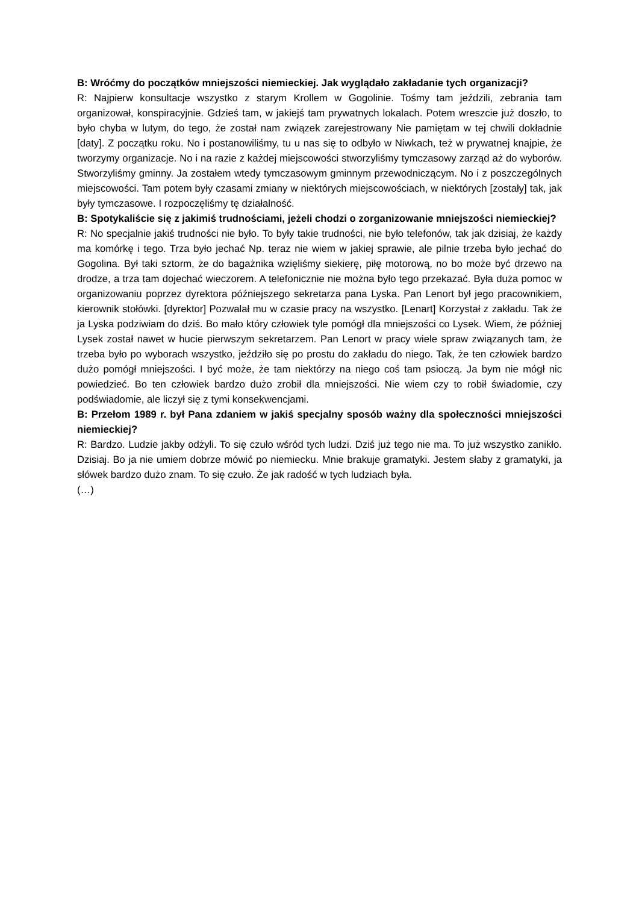B: Wróćmy do początków mniejszości niemieckiej. Jak wyglądało zakładanie tych organizacji?
R: Najpierw konsultacje wszystko z starym Krollem w Gogolinie. Tośmy tam jeździli, zebrania tam organizował, konspiracyjnie. Gdzieś tam, w jakiejś tam prywatnych lokalach. Potem wreszcie już doszło, to było chyba w lutym, do tego, że został nam związek zarejestrowany Nie pamiętam w tej chwili dokładnie [daty]. Z początku roku. No i postanowiliśmy, tu u nas się to odbyło w Niwkach, też w prywatnej knajpie, że tworzymy organizacje. No i na razie z każdej miejscowości stworzyliśmy tymczasowy zarząd aż do wyborów. Stworzyliśmy gminny. Ja zostałem wtedy tymczasowym gminnym przewodniczącym. No i z poszczególnych miejscowości. Tam potem były czasami zmiany w niektórych miejscowościach, w niektórych [zostały] tak, jak były tymczasowe. I rozpoczęliśmy tę działalność.
B: Spotykaliście się z jakimiś trudnościami, jeżeli chodzi o zorganizowanie mniejszości niemieckiej?
R: No specjalnie jakiś trudności nie było. To były takie trudności, nie było telefonów, tak jak dzisiaj, że każdy ma komórkę i tego. Trza było jechać Np. teraz nie wiem w jakiej sprawie, ale pilnie trzeba było jechać do Gogolina. Był taki sztorm, że do bagażnika wzięliśmy siekierę, piłę motorową, no bo może być drzewo na drodze, a trza tam dojechać wieczorem. A telefonicznie nie można było tego przekazać. Była duża pomoc w organizowaniu poprzez dyrektora późniejszego sekretarza pana Lyska. Pan Lenort był jego pracownikiem, kierownik stołówki. [dyrektor] Pozwalał mu w czasie pracy na wszystko. [Lenart] Korzystał z zakładu. Tak że ja Lyska podziwiam do dziś. Bo mało który człowiek tyle pomógł dla mniejszości co Lysek. Wiem, że później Lysek został nawet w hucie pierwszym sekretarzem. Pan Lenort w pracy wiele spraw związanych tam, że trzeba było po wyborach wszystko, jeździło się po prostu do zakładu do niego. Tak, że ten człowiek bardzo dużo pomógł mniejszości. I być może, że tam niektórzy na niego coś tam psioczą. Ja bym nie mógł nic powiedzieć. Bo ten człowiek bardzo dużo zrobił dla mniejszości. Nie wiem czy to robił świadomie, czy podświadomie, ale liczył się z tymi konsekwencjami.
B: Przełom 1989 r. był Pana zdaniem w jakiś specjalny sposób ważny dla społeczności mniejszości niemieckiej?
R: Bardzo. Ludzie jakby odżyli. To się czuło wśród tych ludzi. Dziś już tego nie ma. To już wszystko zanikło. Dzisiaj. Bo ja nie umiem dobrze mówić po niemiecku. Mnie brakuje gramatyki. Jestem słaby z gramatyki, ja słówek bardzo dużo znam. To się czuło. Że jak radość w tych ludziach była.
(…)